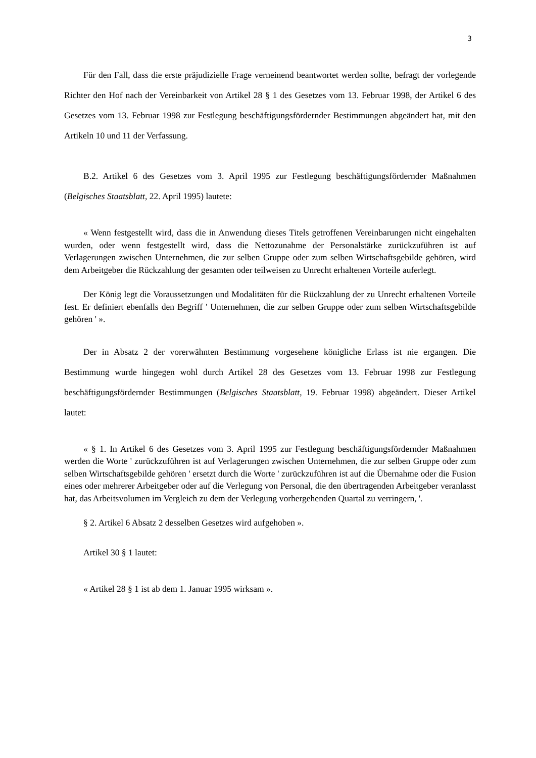3
Für den Fall, dass die erste präjudizielle Frage verneinend beantwortet werden sollte, befragt der vorlegende Richter den Hof nach der Vereinbarkeit von Artikel 28 § 1 des Gesetzes vom 13. Februar 1998, der Artikel 6 des Gesetzes vom 13. Februar 1998 zur Festlegung beschäftigungsfördernder Bestimmungen abgeändert hat, mit den Artikeln 10 und 11 der Verfassung.
B.2. Artikel 6 des Gesetzes vom 3. April 1995 zur Festlegung beschäftigungsfördernder Maßnahmen (Belgisches Staatsblatt, 22. April 1995) lautete:
« Wenn festgestellt wird, dass die in Anwendung dieses Titels getroffenen Vereinbarungen nicht eingehalten wurden, oder wenn festgestellt wird, dass die Nettozunahme der Personalstärke zurückzuführen ist auf Verlagerungen zwischen Unternehmen, die zur selben Gruppe oder zum selben Wirtschaftsgebilde gehören, wird dem Arbeitgeber die Rückzahlung der gesamten oder teilweisen zu Unrecht erhaltenen Vorteile auferlegt.
Der König legt die Voraussetzungen und Modalitäten für die Rückzahlung der zu Unrecht erhaltenen Vorteile fest. Er definiert ebenfalls den Begriff ' Unternehmen, die zur selben Gruppe oder zum selben Wirtschaftsgebilde gehören ' ».
Der in Absatz 2 der vorerwähnten Bestimmung vorgesehene königliche Erlass ist nie ergangen. Die Bestimmung wurde hingegen wohl durch Artikel 28 des Gesetzes vom 13. Februar 1998 zur Festlegung beschäftigungsfördernder Bestimmungen (Belgisches Staatsblatt, 19. Februar 1998) abgeändert. Dieser Artikel lautet:
« § 1. In Artikel 6 des Gesetzes vom 3. April 1995 zur Festlegung beschäftigungsfördernder Maßnahmen werden die Worte ' zurückzuführen ist auf Verlagerungen zwischen Unternehmen, die zur selben Gruppe oder zum selben Wirtschaftsgebilde gehören ' ersetzt durch die Worte ' zurückzuführen ist auf die Übernahme oder die Fusion eines oder mehrerer Arbeitgeber oder auf die Verlegung von Personal, die den übertragenden Arbeitgeber veranlasst hat, das Arbeitsvolumen im Vergleich zu dem der Verlegung vorhergehenden Quartal zu verringern, '.
§ 2. Artikel 6 Absatz 2 desselben Gesetzes wird aufgehoben ».
Artikel 30 § 1 lautet:
« Artikel 28 § 1 ist ab dem 1. Januar 1995 wirksam ».